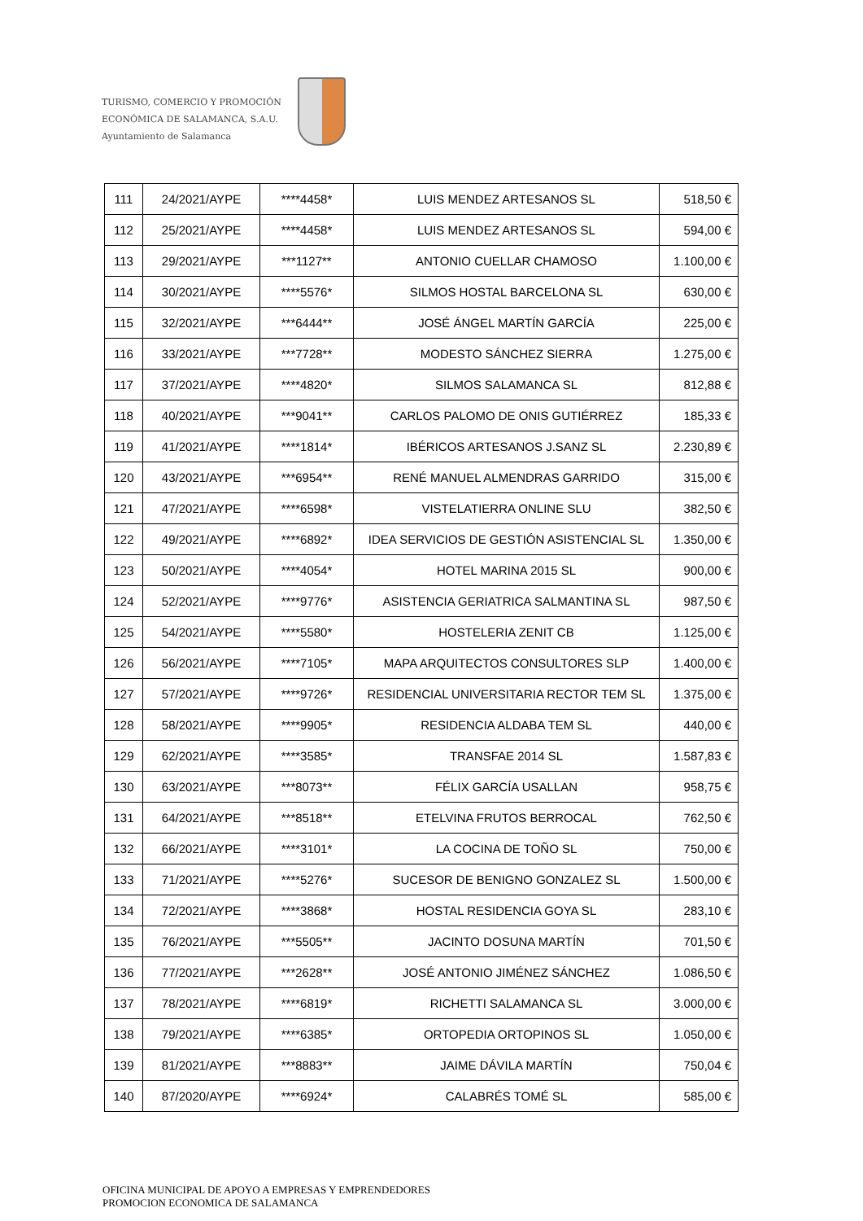TURISMO, COMERCIO Y PROMOCIÓN
ECONÓMICA DE SALAMANCA, S.A.U.
Ayuntamiento de Salamanca
| 111 | 24/2021/AYPE | ****4458* | LUIS MENDEZ ARTESANOS SL | 518,50 € |
| 112 | 25/2021/AYPE | ****4458* | LUIS MENDEZ ARTESANOS SL | 594,00 € |
| 113 | 29/2021/AYPE | ***1127** | ANTONIO CUELLAR CHAMOSO | 1.100,00 € |
| 114 | 30/2021/AYPE | ****5576* | SILMOS HOSTAL BARCELONA SL | 630,00 € |
| 115 | 32/2021/AYPE | ***6444** | JOSÉ ÁNGEL MARTÍN GARCÍA | 225,00 € |
| 116 | 33/2021/AYPE | ***7728** | MODESTO SÁNCHEZ SIERRA | 1.275,00 € |
| 117 | 37/2021/AYPE | ****4820* | SILMOS SALAMANCA SL | 812,88 € |
| 118 | 40/2021/AYPE | ***9041** | CARLOS PALOMO DE ONIS GUTIÉRREZ | 185,33 € |
| 119 | 41/2021/AYPE | ****1814* | IBÉRICOS ARTESANOS J.SANZ SL | 2.230,89 € |
| 120 | 43/2021/AYPE | ***6954** | RENÉ MANUEL ALMENDRAS GARRIDO | 315,00 € |
| 121 | 47/2021/AYPE | ****6598* | VISTELATIERRA ONLINE SLU | 382,50 € |
| 122 | 49/2021/AYPE | ****6892* | IDEA SERVICIOS DE GESTIÓN ASISTENCIAL SL | 1.350,00 € |
| 123 | 50/2021/AYPE | ****4054* | HOTEL MARINA 2015 SL | 900,00 € |
| 124 | 52/2021/AYPE | ****9776* | ASISTENCIA GERIATRICA SALMANTINA SL | 987,50 € |
| 125 | 54/2021/AYPE | ****5580* | HOSTELERIA ZENIT CB | 1.125,00 € |
| 126 | 56/2021/AYPE | ****7105* | MAPA ARQUITECTOS CONSULTORES SLP | 1.400,00 € |
| 127 | 57/2021/AYPE | ****9726* | RESIDENCIAL UNIVERSITARIA RECTOR TEM SL | 1.375,00 € |
| 128 | 58/2021/AYPE | ****9905* | RESIDENCIA ALDABA TEM SL | 440,00 € |
| 129 | 62/2021/AYPE | ****3585* | TRANSFAE 2014 SL | 1.587,83 € |
| 130 | 63/2021/AYPE | ***8073** | FÉLIX GARCÍA USALLAN | 958,75 € |
| 131 | 64/2021/AYPE | ***8518** | ETELVINA FRUTOS BERROCAL | 762,50 € |
| 132 | 66/2021/AYPE | ****3101* | LA COCINA DE TOÑO SL | 750,00 € |
| 133 | 71/2021/AYPE | ****5276* | SUCESOR DE BENIGNO GONZALEZ SL | 1.500,00 € |
| 134 | 72/2021/AYPE | ****3868* | HOSTAL RESIDENCIA GOYA SL | 283,10 € |
| 135 | 76/2021/AYPE | ***5505** | JACINTO DOSUNA MARTÍN | 701,50 € |
| 136 | 77/2021/AYPE | ***2628** | JOSÉ ANTONIO JIMÉNEZ SÁNCHEZ | 1.086,50 € |
| 137 | 78/2021/AYPE | ****6819* | RICHETTI SALAMANCA SL | 3.000,00 € |
| 138 | 79/2021/AYPE | ****6385* | ORTOPEDIA ORTOPINOS SL | 1.050,00 € |
| 139 | 81/2021/AYPE | ***8883** | JAIME DÁVILA MARTÍN | 750,04 € |
| 140 | 87/2020/AYPE | ****6924* | CALABRÉS TOMÉ SL | 585,00 € |
OFICINA MUNICIPAL DE APOYO A EMPRESAS Y EMPRENDEDORES
PROMOCION ECONOMICA DE SALAMANCA